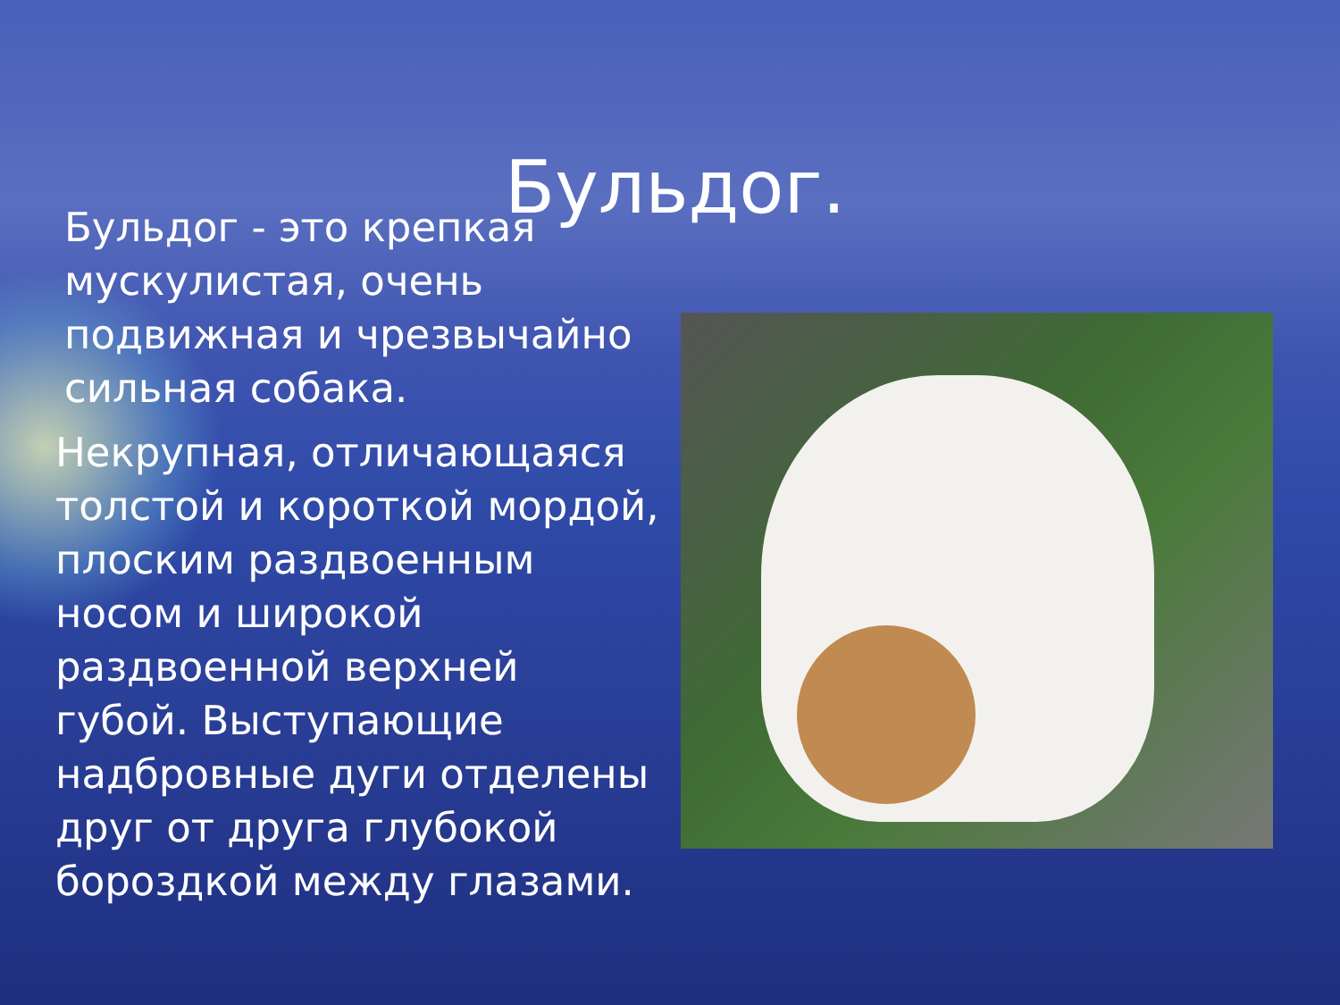Бульдог.
Бульдог - это крепкая мускулистая, очень подвижная и чрезвычайно сильная собака.
Некрупная, отличающаяся толстой и короткой мордой, плоским раздвоенным носом и широкой раздвоенной верхней губой. Выступающие надбровные дуги отделены друг от друга глубокой бороздкой между глазами.